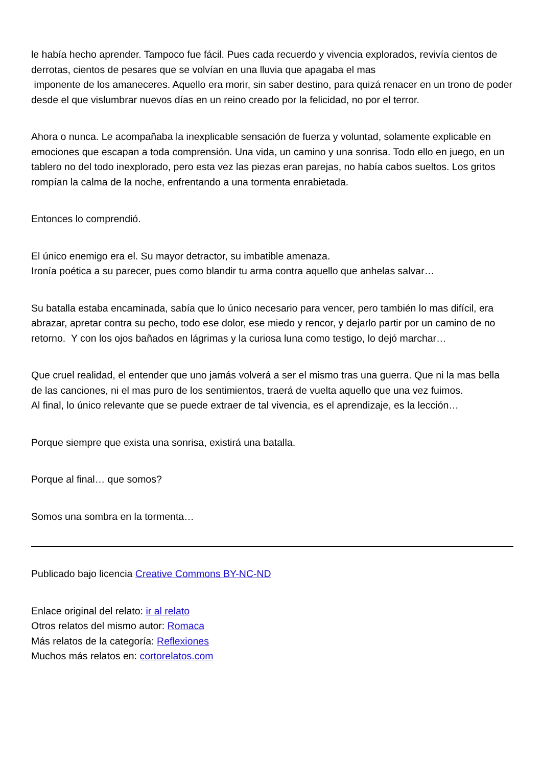le había hecho aprender. Tampoco fue fácil. Pues cada recuerdo y vivencia explorados, revivía cientos de derrotas, cientos de pesares que se volvían en una lluvia que apagaba el mas
imponente de los amaneceres. Aquello era morir, sin saber destino, para quizá renacer en un trono de poder desde el que vislumbrar nuevos días en un reino creado por la felicidad, no por el terror.
Ahora o nunca. Le acompañaba la inexplicable sensación de fuerza y voluntad, solamente explicable en emociones que escapan a toda comprensión. Una vida, un camino y una sonrisa. Todo ello en juego, en un tablero no del todo inexplorado, pero esta vez las piezas eran parejas, no había cabos sueltos. Los gritos rompían la calma de la noche, enfrentando a una tormenta enrabietada.
Entonces lo comprendió.
El único enemigo era el. Su mayor detractor, su imbatible amenaza.
Ironía poética a su parecer, pues como blandir tu arma contra aquello que anhelas salvar…
Su batalla estaba encaminada, sabía que lo único necesario para vencer, pero también lo mas difícil, era abrazar, apretar contra su pecho, todo ese dolor, ese miedo y rencor, y dejarlo partir por un camino de no retorno. Y con los ojos bañados en lágrimas y la curiosa luna como testigo, lo dejó marchar…
Que cruel realidad, el entender que uno jamás volverá a ser el mismo tras una guerra. Que ni la mas bella de las canciones, ni el mas puro de los sentimientos, traerá de vuelta aquello que una vez fuimos.
Al final, lo único relevante que se puede extraer de tal vivencia, es el aprendizaje, es la lección…
Porque siempre que exista una sonrisa, existirá una batalla.
Porque al final… que somos?
Somos una sombra en la tormenta…
Publicado bajo licencia Creative Commons BY-NC-ND
Enlace original del relato: ir al relato
Otros relatos del mismo autor: Romaca
Más relatos de la categoría: Reflexiones
Muchos más relatos en: cortorelatos.com